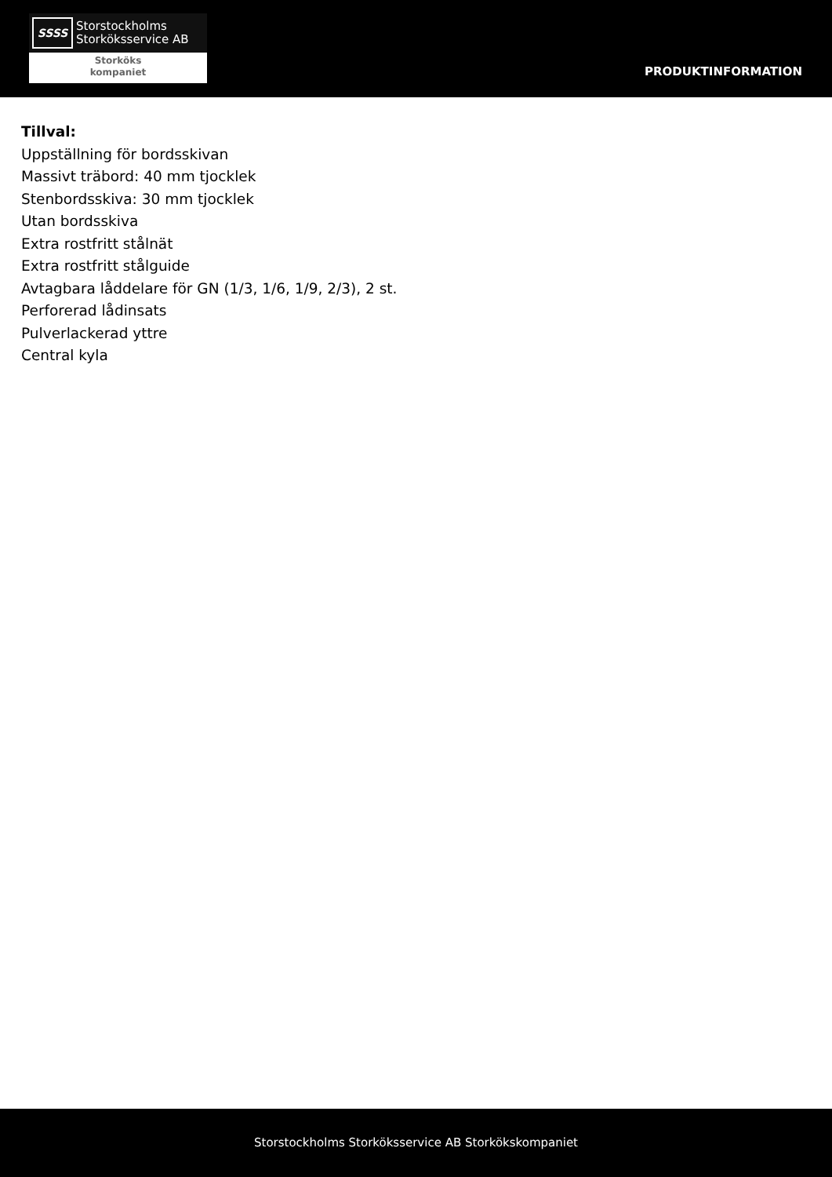SSSS
Storstockholms
Storköksservice AB
Storköks
kompaniet
PRODUKTINFORMATION
Tillval:
Uppställning för bordsskivan
Massivt träbord: 40 mm tjocklek
Stenbordsskiva: 30 mm tjocklek
Utan bordsskiva
Extra rostfritt stålnät
Extra rostfritt stålguide
Avtagbara låddelare för GN (1/3, 1/6, 1/9, 2/3), 2 st.
Perforerad lådinsats
Pulverlackerad yttre
Central kyla
Storstockholms Storköksservice AB Storkökskompaniet